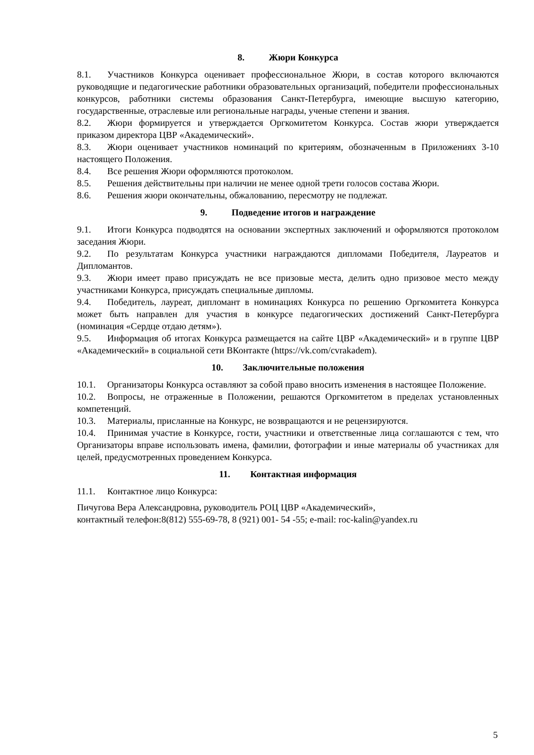8. Жюри Конкурса
8.1. Участников Конкурса оценивает профессиональное Жюри, в состав которого включаются руководящие и педагогические работники образовательных организаций, победители профессиональных конкурсов, работники системы образования Санкт-Петербурга, имеющие высшую категорию, государственные, отраслевые или региональные награды, ученые степени и звания.
8.2. Жюри формируется и утверждается Оргкомитетом Конкурса. Состав жюри утверждается приказом директора ЦВР «Академический».
8.3. Жюри оценивает участников номинаций по критериям, обозначенным в Приложениях 3-10 настоящего Положения.
8.4. Все решения Жюри оформляются протоколом.
8.5. Решения действительны при наличии не менее одной трети голосов состава Жюри.
8.6. Решения жюри окончательны, обжалованию, пересмотру не подлежат.
9. Подведение итогов и награждение
9.1. Итоги Конкурса подводятся на основании экспертных заключений и оформляются протоколом заседания Жюри.
9.2. По результатам Конкурса участники награждаются дипломами Победителя, Лауреатов и Дипломантов.
9.3. Жюри имеет право присуждать не все призовые места, делить одно призовое место между участниками Конкурса, присуждать специальные дипломы.
9.4. Победитель, лауреат, дипломант в номинациях Конкурса по решению Оргкомитета Конкурса может быть направлен для участия в конкурсе педагогических достижений Санкт-Петербурга (номинация «Сердце отдаю детям»).
9.5. Информация об итогах Конкурса размещается на сайте ЦВР «Академический» и в группе ЦВР «Академический» в социальной сети ВКонтакте (https://vk.com/cvrakadem).
10. Заключительные положения
10.1. Организаторы Конкурса оставляют за собой право вносить изменения в настоящее Положение.
10.2. Вопросы, не отраженные в Положении, решаются Оргкомитетом в пределах установленных компетенций.
10.3. Материалы, присланные на Конкурс, не возвращаются и не рецензируются.
10.4. Принимая участие в Конкурсе, гости, участники и ответственные лица соглашаются с тем, что Организаторы вправе использовать имена, фамилии, фотографии и иные материалы об участниках для целей, предусмотренных проведением Конкурса.
11. Контактная информация
11.1. Контактное лицо Конкурса:
Пичугова Вера Александровна, руководитель РОЦ ЦВР «Академический»,
контактный телефон:8(812) 555-69-78, 8 (921) 001- 54 -55; e-mail: roc-kalin@yandex.ru
5